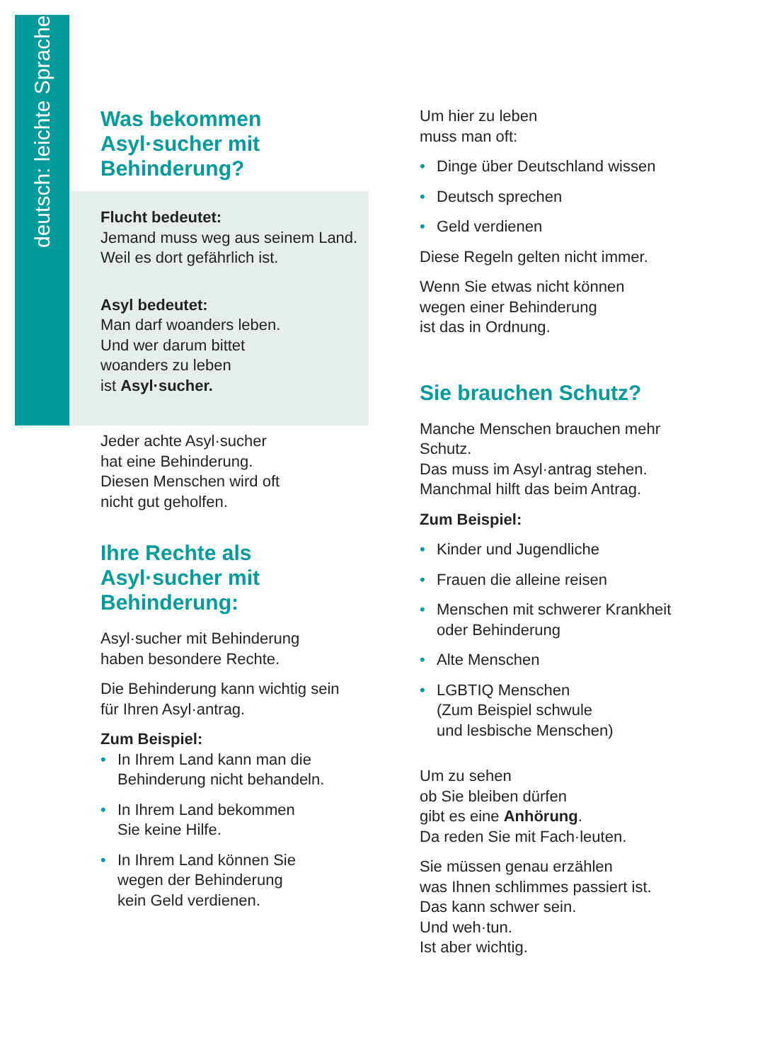deutsch: leichte Sprache
Was bekommen Asyl·sucher mit Behinderung?
Flucht bedeutet:
Jemand muss weg aus seinem Land.
Weil es dort gefährlich ist.
Asyl bedeutet:
Man darf woanders leben.
Und wer darum bittet
woanders zu leben
ist Asyl·sucher.
Jeder achte Asyl·sucher
hat eine Behinderung.
Diesen Menschen wird oft
nicht gut geholfen.
Ihre Rechte als Asyl·sucher mit Behinderung:
Asyl·sucher mit Behinderung
haben besondere Rechte.
Die Behinderung kann wichtig sein
für Ihren Asyl·antrag.
Zum Beispiel:
• In Ihrem Land kann man die Behinderung nicht behandeln.
• In Ihrem Land bekommen
Sie keine Hilfe.
• In Ihrem Land können Sie
wegen der Behinderung
kein Geld verdienen.
Um hier zu leben
muss man oft:
• Dinge über Deutschland wissen
• Deutsch sprechen
• Geld verdienen
Diese Regeln gelten nicht immer.
Wenn Sie etwas nicht können
wegen einer Behinderung
ist das in Ordnung.
Sie brauchen Schutz?
Manche Menschen brauchen mehr Schutz.
Das muss im Asyl·antrag stehen.
Manchmal hilft das beim Antrag.
Zum Beispiel:
• Kinder und Jugendliche
• Frauen die alleine reisen
• Menschen mit schwerer Krankheit oder Behinderung
• Alte Menschen
• LGBTIQ Menschen
(Zum Beispiel schwule
und lesbische Menschen)
Um zu sehen
ob Sie bleiben dürfen
gibt es eine Anhörung.
Da reden Sie mit Fach·leuten.
Sie müssen genau erzählen
was Ihnen schlimmes passiert ist.
Das kann schwer sein.
Und weh·tun.
Ist aber wichtig.